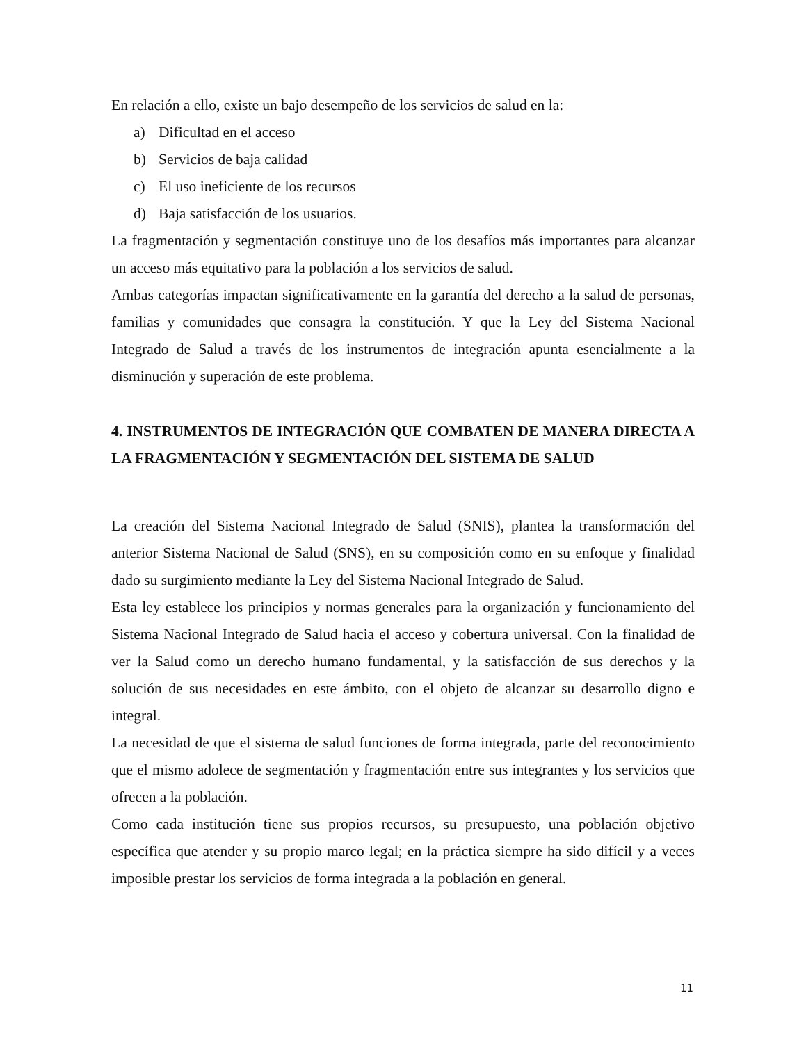En relación a ello, existe un bajo desempeño de los servicios de salud en la:
a) Dificultad en el acceso
b) Servicios de baja calidad
c) El uso ineficiente de los recursos
d) Baja satisfacción de los usuarios.
La fragmentación y segmentación constituye uno de los desafíos más importantes para alcanzar un acceso más equitativo para la población a los servicios de salud.
Ambas categorías impactan significativamente en la garantía del derecho a la salud de personas, familias y comunidades que consagra la constitución. Y que la Ley del Sistema Nacional Integrado de Salud a través de los instrumentos de integración apunta esencialmente a la disminución y superación de este problema.
4. INSTRUMENTOS DE INTEGRACIÓN QUE COMBATEN DE MANERA DIRECTA A LA FRAGMENTACIÓN Y SEGMENTACIÓN DEL SISTEMA DE SALUD
La creación del Sistema Nacional Integrado de Salud (SNIS), plantea la transformación del anterior Sistema Nacional de Salud (SNS), en su composición como en su enfoque y finalidad dado su surgimiento mediante la Ley del Sistema Nacional Integrado de Salud.
Esta ley establece los principios y normas generales para la organización y funcionamiento del Sistema Nacional Integrado de Salud hacia el acceso y cobertura universal. Con la finalidad de ver la Salud como un derecho humano fundamental, y la satisfacción de sus derechos y la solución de sus necesidades en este ámbito, con el objeto de alcanzar su desarrollo digno e integral.
La necesidad de que el sistema de salud funciones de forma integrada, parte del reconocimiento que el mismo adolece de segmentación y fragmentación entre sus integrantes y los servicios que ofrecen a la población.
Como cada institución tiene sus propios recursos, su presupuesto, una población objetivo específica que atender y su propio marco legal; en la práctica siempre ha sido difícil y a veces imposible prestar los servicios de forma integrada a la población en general.
11